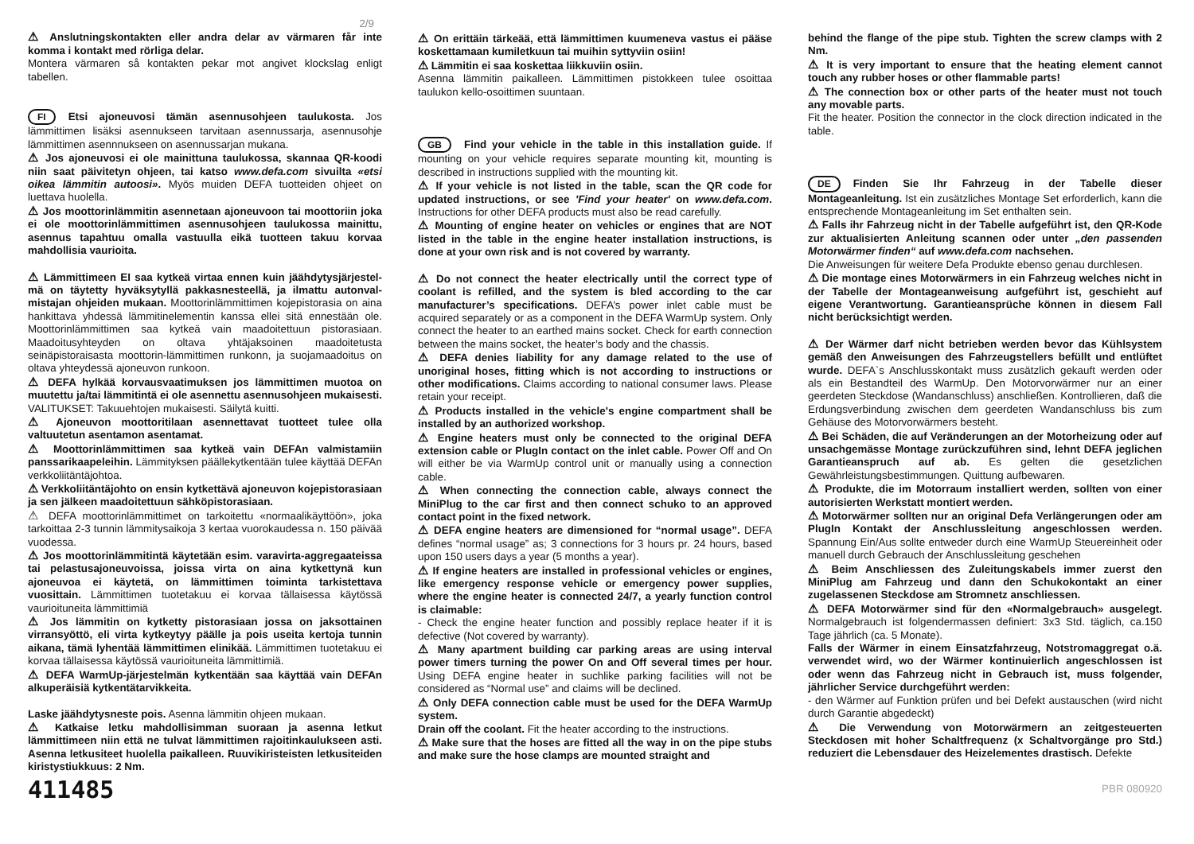2/9
⚠ Anslutningskontakten eller andra delar av värmaren får inte komma i kontakt med rörliga delar.
Montera värmaren så kontakten pekar mot angivet klockslag enligt tabellen.
FI Etsi ajoneuvosi tämän asennusohjeen taulukosta. Jos lämmittimen lisäksi asennukseen tarvitaan asennussarja, asennusohje lämmittimen asennnukseen on asennussarjan mukana.
⚠ Jos ajoneuvosi ei ole mainittuna taulukossa, skannaa QR-koodi niin saat päivitetyn ohjeen, tai katso www.defa.com sivuilta «etsi oikea lämmitin autoosi». Myös muiden DEFA tuotteiden ohjeet on luettava huolella.
⚠ Jos moottorinlämmitin asennetaan ajoneuvoon tai moottoriin joka ei ole moottorinlämmittimen asennusohjeen taulukossa mainittu, asennus tapahtuu omalla vastuulla eikä tuotteen takuu korvaa mahdollisia vaurioita.
⚠ Lämmittimeen EI saa kytkeä virtaa ennen kuin jäähdytysjärjestel-mä on täytetty hyväksytyllä pakkasnesteellä, ja ilmattu autonval-mistajan ohjeiden mukaan. Moottorinlämmittimen kojepistorasia on aina hankittava yhdessä lämmitinelementin kanssa ellei sitä ennestään ole. Moottorinlämmittimen saa kytkeä vain maadoitettuun pistorasiaan. Maadoitusyhteyden on oltava yhtäjaksoinen maadoitetusta seinäpistoraisasta moottorin-lämmittimen runkonn, ja suojamaadoitus on oltava yhteydessä ajoneuvon runkoon.
⚠ DEFA hylkää korvausvaatimuksen jos lämmittimen muotoa on muutettu ja/tai lämmitintä ei ole asennettu asennusohjeen mukaisesti.
VALITUKSET: Takuuehtojen mukaisesti. Säilytä kuitti.
⚠ Ajoneuvon moottoritilaan asennettavat tuotteet tulee olla valtuutetun asentamon asentamat.
⚠ Moottorinlämmittimen saa kytkeä vain DEFAn valmistamiin panssarikaapeleihin. Lämmityksen päällekytkentään tulee käyttää DEFAn verkkoliitäntäjohtoa.
⚠ Verkkoliitäntäjohto on ensin kytkettävä ajoneuvon kojepistorasiaan ja sen jälkeen maadoitettuun sähköpistorasiaan.
⚠ DEFA moottorinlämmittimet on tarkoitettu «normaalikäyttöön», joka tarkoittaa 2-3 tunnin lämmitysaikoja 3 kertaa vuorokaudessa n. 150 päivää vuodessa.
⚠ Jos moottorinlämmitintä käytetään esim. varavirta-aggregaateissa tai pelastusajoneuvoissa, joissa virta on aina kytkettynä kun ajoneuvoa ei käytetä, on lämmittimen toiminta tarkistettava vuosittain. Lämmittimen tuotetakuu ei korvaa tällaisessa käytössä vaurioituneita lämmittimiä
⚠ Jos lämmitin on kytketty pistorasiaan jossa on jaksottainen virransyöttö, eli virta kytkeytyy päälle ja pois useita kertoja tunnin aikana, tämä lyhentää lämmittimen elinikää. Lämmittimen tuotetakuu ei korvaa tällaisessa käytössä vaurioituneita lämmittimiä.
⚠ DEFA WarmUp-järjestelmän kytkentään saa käyttää vain DEFAn alkuperäisiä kytkentätarvikkeita.
Laske jäähdytysneste pois. Asenna lämmitin ohjeen mukaan.
⚠ Katkaise letku mahdollisimman suoraan ja asenna letkut lämmittimeen niin että ne tulvat lämmittimen rajoitinkaulukseen asti. Asenna letkusiteet huolella paikalleen. Ruuvikiristeisten letkusiteiden kiristystiukkuus: 2 Nm.
411485
⚠ On erittäin tärkeää, että lämmittimen kuumeneva vastus ei pääse koskettamaan kumiletkuun tai muihin syttyviin osiin!
⚠ Lämmitin ei saa koskettaa liikkuviin osiin.
Asenna lämmitin paikalleen. Lämmittimen pistokkeen tulee osoittaa taulukon kello-osoittimen suuntaan.
GB Find your vehicle in the table in this installation guide. If mounting on your vehicle requires separate mounting kit, mounting is described in instructions supplied with the mounting kit.
⚠ If your vehicle is not listed in the table, scan the QR code for updated instructions, or see 'Find your heater' on www.defa.com. Instructions for other DEFA products must also be read carefully.
⚠ Mounting of engine heater on vehicles or engines that are NOT listed in the table in the engine heater installation instructions, is done at your own risk and is not covered by warranty.
⚠ Do not connect the heater electrically until the correct type of coolant is refilled, and the system is bled according to the car manufacturer’s specifications. DEFA’s power inlet cable must be acquired separately or as a component in the DEFA WarmUp system. Only connect the heater to an earthed mains socket. Check for earth connection between the mains socket, the heater’s body and the chassis.
⚠ DEFA denies liability for any damage related to the use of unoriginal hoses, fitting which is not according to instructions or other modifications. Claims according to national consumer laws. Please retain your receipt.
⚠ Products installed in the vehicle's engine compartment shall be installed by an authorized workshop.
⚠ Engine heaters must only be connected to the original DEFA extension cable or PlugIn contact on the inlet cable. Power Off and On will either be via WarmUp control unit or manually using a connection cable.
⚠ When connecting the connection cable, always connect the MiniPlug to the car first and then connect schuko to an approved contact point in the fixed network.
⚠ DEFA engine heaters are dimensioned for “normal usage”. DEFA defines “normal usage” as; 3 connections for 3 hours pr. 24 hours, based upon 150 users days a year (5 months a year).
⚠ If engine heaters are installed in professional vehicles or engines, like emergency response vehicle or emergency power supplies, where the engine heater is connected 24/7, a yearly function control is claimable:
- Check the engine heater function and possibly replace heater if it is defective (Not covered by warranty).
⚠ Many apartment building car parking areas are using interval power timers turning the power On and Off several times per hour. Using DEFA engine heater in suchlike parking facilities will not be considered as “Normal use” and claims will be declined.
⚠ Only DEFA connection cable must be used for the DEFA WarmUp system.
Drain off the coolant. Fit the heater according to the instructions.
⚠ Make sure that the hoses are fitted all the way in on the pipe stubs and make sure the hose clamps are mounted straight and
behind the flange of the pipe stub. Tighten the screw clamps with 2 Nm.
⚠ It is very important to ensure that the heating element cannot touch any rubber hoses or other flammable parts!
⚠ The connection box or other parts of the heater must not touch any movable parts.
Fit the heater. Position the connector in the clock direction indicated in the table.
DE Finden Sie Ihr Fahrzeug in der Tabelle dieser Montageanleitung. Ist ein zusätzliches Montage Set erforderlich, kann die entsprechende Montageanleitung im Set enthalten sein.
⚠ Falls ihr Fahrzeug nicht in der Tabelle aufgeführt ist, den QR-Kode zur aktualisierten Anleitung scannen oder unter „den passenden Motorwärmer finden“ auf www.defa.com nachsehen.
Die Anweisungen für weitere Defa Produkte ebenso genau durchlesen.
⚠ Die montage eines Motorwärmers in ein Fahrzeug welches nicht in der Tabelle der Montageanweisung aufgeführt ist, geschieht auf eigene Verantwortung. Garantieansprüche können in diesem Fall nicht berücksichtigt werden.
⚠ Der Wärmer darf nicht betrieben werden bevor das Kühlsystem gemäß den Anweisungen des Fahrzeugstellers befüllt und entlüftet wurde. DEFA`s Anschlusskontakt muss zusätzlich gekauft werden oder als ein Bestandteil des WarmUp. Den Motorvorwärmer nur an einer geerdeten Steckdose (Wandanschluss) anschließen. Kontrollieren, daß die Erdungsverbindung zwischen dem geerdeten Wandanschluss bis zum Gehäuse des Motorvorwärmers besteht.
⚠ Bei Schäden, die auf Veränderungen an der Motorheizung oder auf unsachgemässe Montage zurückzuführen sind, lehnt DEFA jeglichen Garantieanspruch auf ab. Es gelten die gesetzlichen Gewährleistungsbestimmungen. Quittung aufbewaren.
⚠ Produkte, die im Motorraum installiert werden, sollten von einer autorisierten Werkstatt montiert werden.
⚠ Motorwärmer sollten nur an original Defa Verlängerungen oder am PlugIn Kontakt der Anschlussleitung angeschlossen werden. Spannung Ein/Aus sollte entweder durch eine WarmUp Steuereinheit oder manuell durch Gebrauch der Anschlussleitung geschehen
⚠ Beim Anschliessen des Zuleitungskabels immer zuerst den MiniPlug am Fahrzeug und dann den Schukokontakt an einer zugelassenen Steckdose am Stromnetz anschliessen.
⚠ DEFA Motorwärmer sind für den «Normalgebrauch» ausgelegt. Normalgebrauch ist folgendermassen definiert: 3x3 Std. täglich, ca.150 Tage jährlich (ca. 5 Monate).
Falls der Wärmer in einem Einsatzfahrzeug, Notstromaggregat o.ä. verwendet wird, wo der Wärmer kontinuierlich angeschlossen ist oder wenn das Fahrzeug nicht in Gebrauch ist, muss folgender, jährlicher Service durchgeführt werden:
- den Wärmer auf Funktion prüfen und bei Defekt austauschen (wird nicht durch Garantie abgedeckt)
⚠ Die Verwendung von Motorwärmern an zeitgesteuerten Steckdosen mit hoher Schaltfrequenz (x Schaltvorgänge pro Std.) reduziert die Lebensdauer des Heizelementes drastisch. Defekte
PBR 080920